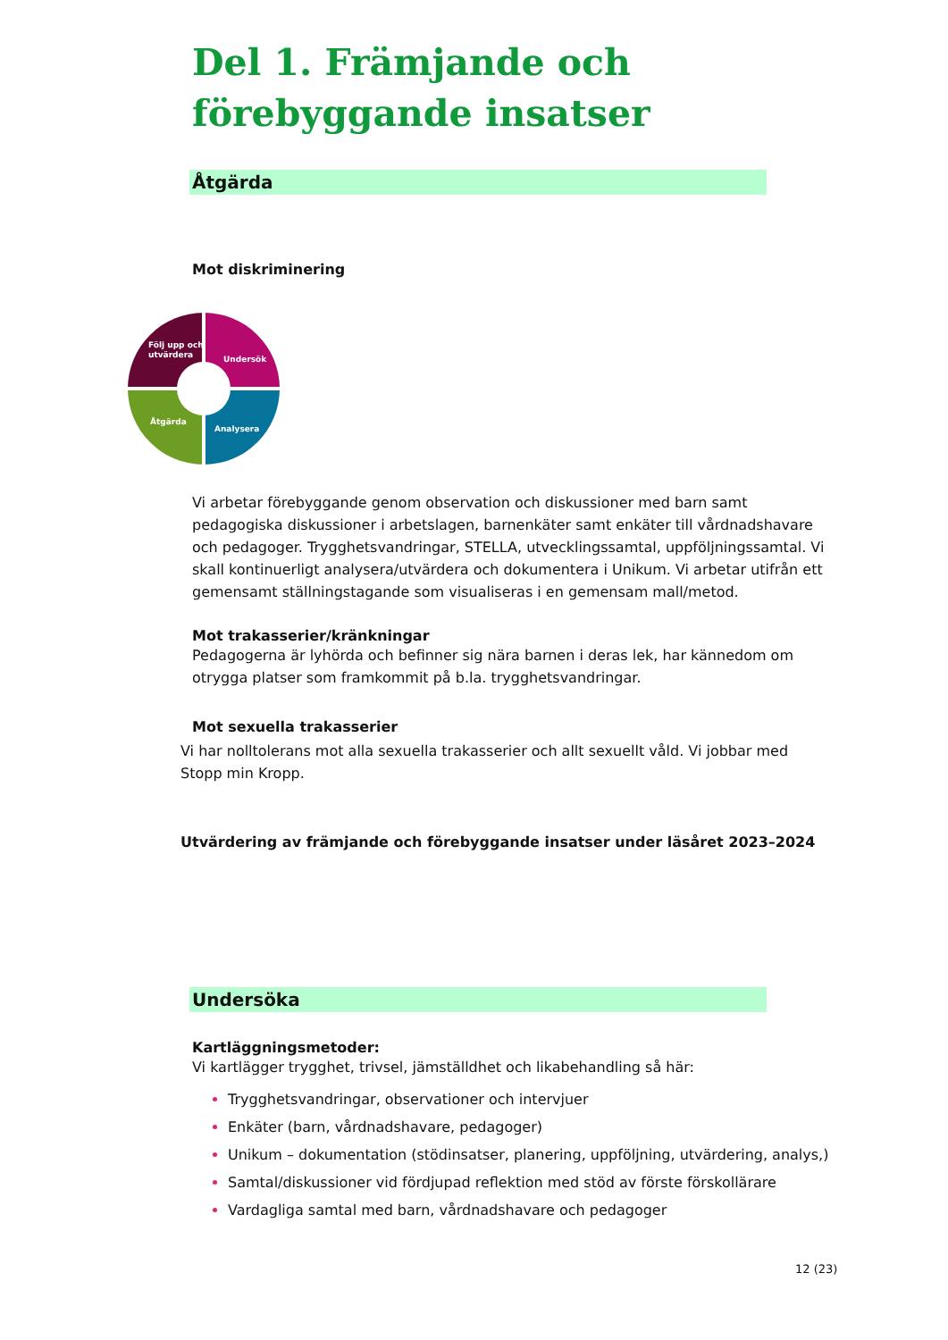Del 1. Främjande och
förebyggande insatser
Åtgärda
Mot diskriminering
Följ upp och
utvärdera
Undersök
Åtgärda
Analysera
Vi arbetar förebyggande genom observation och diskussioner med barn samt pedagogiska diskussioner i arbetslagen, barnenkäter samt enkäter till vårdnadshavare och pedagoger. Trygghetsvandringar, STELLA, utvecklingssamtal, uppföljningssamtal. Vi skall kontinuerligt analysera/utvärdera och dokumentera i Unikum. Vi arbetar utifrån ett gemensamt ställningstagande som visualiseras i en gemensam mall/metod.
Mot trakasserier/kränkningar
Pedagogerna är lyhörda och befinner sig nära barnen i deras lek, har kännedom om otrygga platser som framkommit på b.la. trygghetsvandringar.
Mot sexuella trakasserier
Vi har nolltolerans mot alla sexuella trakasserier och allt sexuellt våld. Vi jobbar med Stopp min Kropp.
Utvärdering av främjande och förebyggande insatser under läsåret 2023–2024
Undersöka
Kartläggningsmetoder:
Vi kartlägger trygghet, trivsel, jämställdhet och likabehandling så här:
Trygghetsvandringar, observationer och intervjuer
Enkäter (barn, vårdnadshavare, pedagoger)
Unikum – dokumentation (stödinsatser, planering, uppföljning, utvärdering, analys,)
Samtal/diskussioner vid fördjupad reflektion med stöd av förste förskollärare
Vardagliga samtal med barn, vårdnadshavare och pedagoger
12 (23)